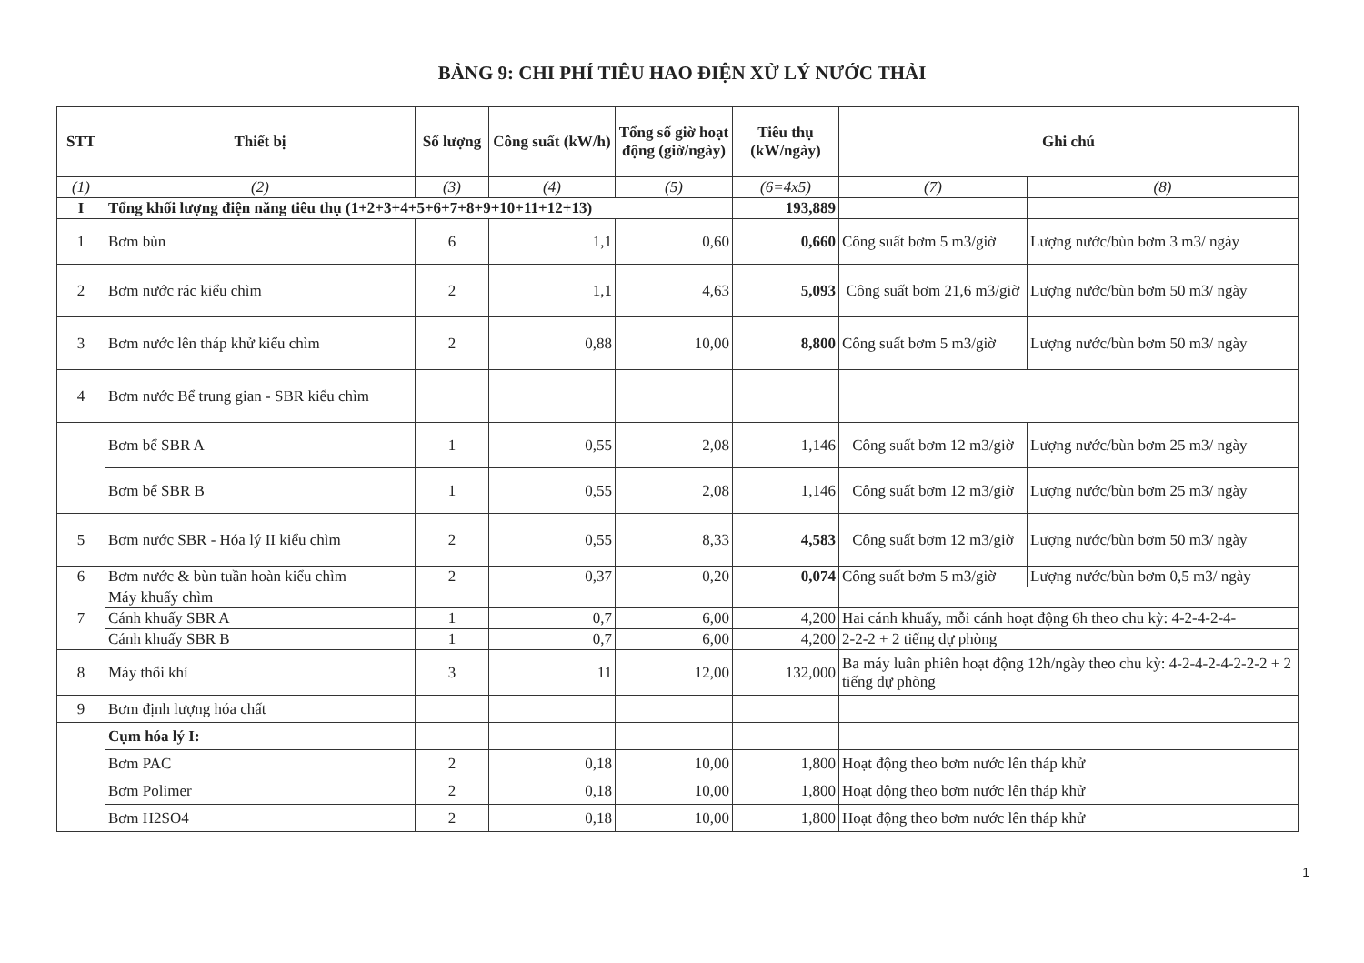BẢNG 9: CHI PHÍ TIÊU HAO ĐIỆN XỬ LÝ NƯỚC THẢI
| STT | Thiết bị | Số lượng | Công suất (kW/h) | Tổng số giờ hoạt động (giờ/ngày) | Tiêu thụ (kW/ngày) | Ghi chú | |
| --- | --- | --- | --- | --- | --- | --- | --- |
| (1) | (2) | (3) | (4) | (5) | (6=4x5) | (7) | (8) |
| I | Tổng khối lượng điện năng tiêu thụ (1+2+3+4+5+6+7+8+9+10+11+12+13) | | | | 193,889 | | |
| 1 | Bơm bùn | 6 | 1,1 | 0,60 | 0,660 | Công suất bơm 5 m3/giờ | Lượng nước/bùn bơm 3 m3/ ngày |
| 2 | Bơm nước rác kiểu chìm | 2 | 1,1 | 4,63 | 5,093 | Công suất bơm 21,6 m3/giờ | Lượng nước/bùn bơm 50 m3/ ngày |
| 3 | Bơm nước lên tháp khử kiểu chìm | 2 | 0,88 | 10,00 | 8,800 | Công suất bơm 5 m3/giờ | Lượng nước/bùn bơm 50 m3/ ngày |
| 4 | Bơm nước Bể trung gian - SBR kiểu chìm | | | | | | |
| | Bơm bể SBR A | 1 | 0,55 | 2,08 | 1,146 | Công suất bơm 12 m3/giờ | Lượng nước/bùn bơm 25 m3/ ngày |
| | Bơm bể SBR B | 1 | 0,55 | 2,08 | 1,146 | Công suất bơm 12 m3/giờ | Lượng nước/bùn bơm 25 m3/ ngày |
| 5 | Bơm nước SBR - Hóa lý II kiểu chìm | 2 | 0,55 | 8,33 | 4,583 | Công suất bơm 12 m3/giờ | Lượng nước/bùn bơm 50 m3/ ngày |
| 6 | Bơm nước & bùn tuần hoàn kiểu chìm | 2 | 0,37 | 0,20 | 0,074 | Công suất bơm 5 m3/giờ | Lượng nước/bùn bơm 0,5 m3/ ngày |
| 7 | Máy khuấy chìm | | | | | | |
| | Cánh khuấy SBR A | 1 | 0,7 | 6,00 | 4,200 | Hai cánh khuấy, mỗi cánh hoạt động 6h theo chu kỳ: 4-2-4-2-4- | |
| | Cánh khuấy SBR B | 1 | 0,7 | 6,00 | 4,200 | 2-2-2 + 2 tiếng dự phòng | |
| 8 | Máy thổi khí | 3 | 11 | 12,00 | 132,000 | Ba máy luân phiên hoạt động 12h/ngày theo chu kỳ: 4-2-4-2-4-2-2-2 + 2 tiếng dự phòng | |
| 9 | Bơm định lượng hóa chất | | | | | | |
| | Cụm hóa lý I: | | | | | | |
| | Bơm PAC | 2 | 0,18 | 10,00 | 1,800 | Hoạt động theo bơm nước lên tháp khử | |
| | Bơm Polimer | 2 | 0,18 | 10,00 | 1,800 | Hoạt động theo bơm nước lên tháp khử | |
| | Bơm H2SO4 | 2 | 0,18 | 10,00 | 1,800 | Hoạt động theo bơm nước lên tháp khử | |
1